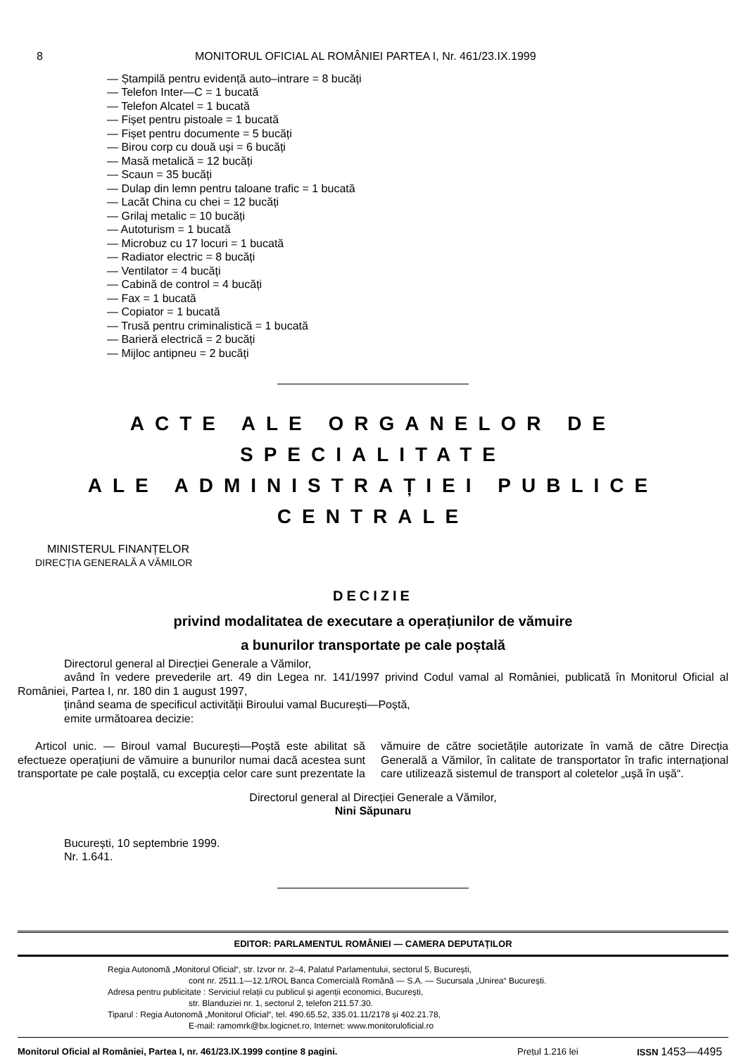8 MONITORUL OFICIAL AL ROMÂNIEI PARTEA I, Nr. 461/23.IX.1999
— Ștampilă pentru evidență auto–intrare = 8 bucăți
— Telefon Inter—C = 1 bucată
— Telefon Alcatel = 1 bucată
— Fișet pentru pistoale = 1 bucată
— Fișet pentru documente = 5 bucăți
— Birou corp cu două uși = 6 bucăți
— Masă metalică = 12 bucăți
— Scaun = 35 bucăți
— Dulap din lemn pentru taloane trafic = 1 bucată
— Lacăt China cu chei = 12 bucăți
— Grilaj metalic = 10 bucăți
— Autoturism = 1 bucată
— Microbuz cu 17 locuri = 1 bucată
— Radiator electric = 8 bucăți
— Ventilator = 4 bucăți
— Cabină de control = 4 bucăți
— Fax = 1 bucată
— Copiator = 1 bucată
— Trusă pentru criminalistică = 1 bucată
— Barieră electrică = 2 bucăți
— Mijloc antipneu = 2 bucăți
ACTE ALE ORGANELOR DE SPECIALITATE
ALE ADMINISTRAȚIEI PUBLICE CENTRALE
MINISTERUL FINANȚELOR
DIRECȚIA GENERALĂ A VĂMILOR
DECIZIE
privind modalitatea de executare a operațiunilor de vămuire
a bunurilor transportate pe cale poștală
Directorul general al Direcției Generale a Vămilor,
având în vedere prevederile art. 49 din Legea nr. 141/1997 privind Codul vamal al României, publicată în Monitorul Oficial al României, Partea I, nr. 180 din 1 august 1997,
ținând seama de specificul activității Biroului vamal București—Poștă,
emite următoarea decizie:
Articol unic. — Biroul vamal București—Poștă este abilitat să efectueze operațiuni de vămuire a bunurilor numai dacă acestea sunt transportate pe cale poștală, cu excepția celor care sunt prezentate la vămuire de către societățile autorizate în vamă de către Direcția Generală a Vămilor, în calitate de transportator în trafic internațional care utilizează sistemul de transport al coletelor „ușă în ușă“.
Directorul general al Direcției Generale a Vămilor,
Nini Săpunaru
București, 10 septembrie 1999.
Nr. 1.641.
EDITOR: PARLAMENTUL ROMÂNIEI — CAMERA DEPUTAȚILOR
Regia Autonomă „Monitorul Oficial“, str. Izvor nr. 2–4, Palatul Parlamentului, sectorul 5, București,
cont nr. 2511.1—12.1/ROL Banca Comercială Română — S.A. — Sucursala „Unirea“ București.
Adresa pentru publicitate : Serviciul relații cu publicul și agenții economici, București,
str. Blanduziei nr. 1, sectorul 2, telefon 211.57.30.
Tiparul : Regia Autonomă „Monitorul Oficial“, tel. 490.65.52, 335.01.11/2178 și 402.21.78,
E-mail: ramomrk@bx.logicnet.ro, Internet: www.monitoruloficial.ro
Monitorul Oficial al României, Partea I, nr. 461/23.IX.1999 conține 8 pagini. Prețul 1.216 lei ISSN 1453—4495